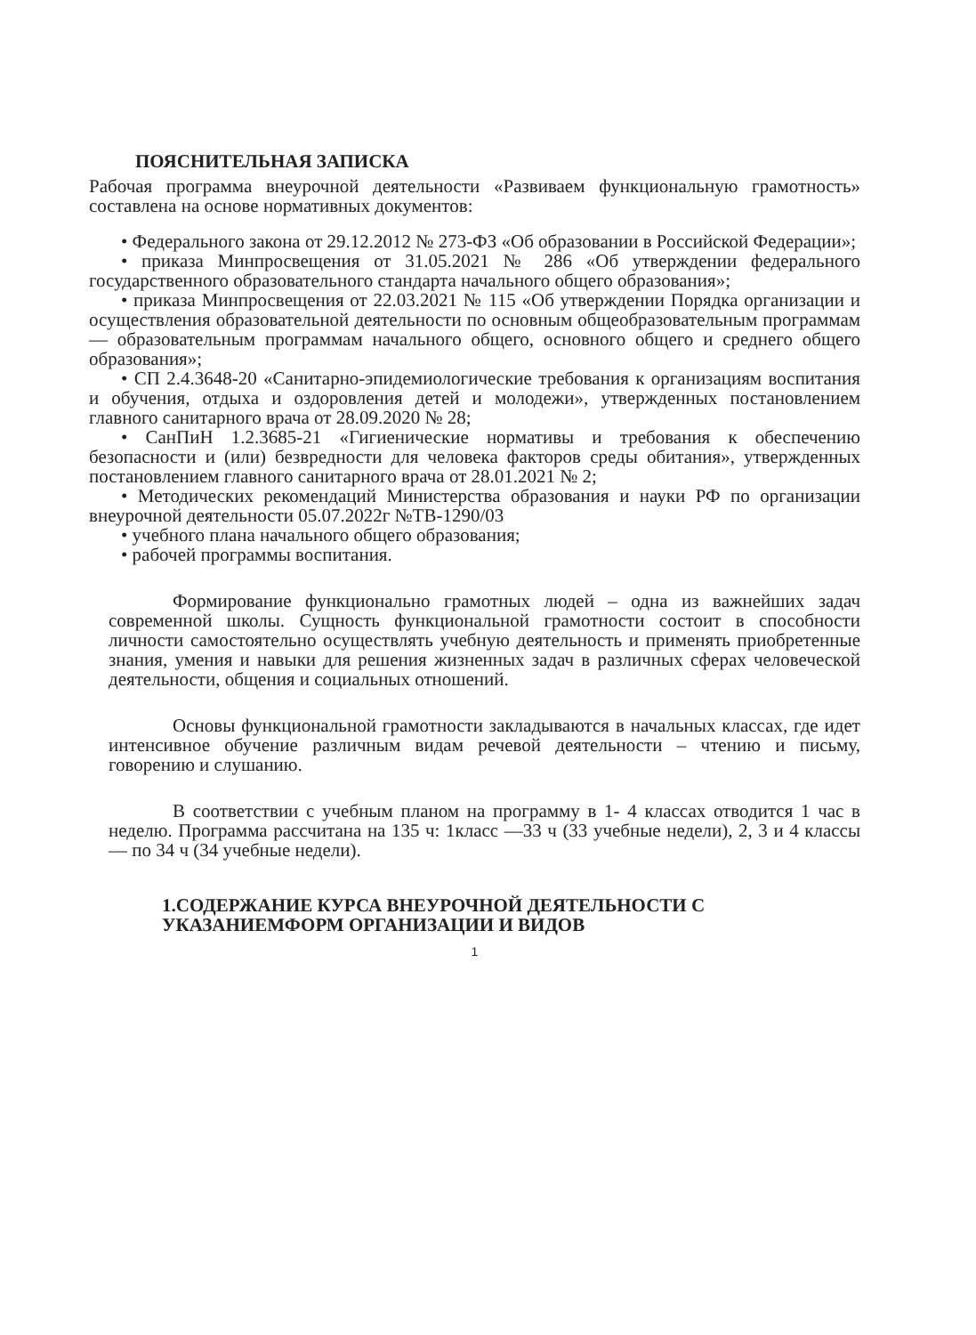ПОЯСНИТЕЛЬНАЯ ЗАПИСКА
Рабочая программа внеурочной деятельности «Развиваем функциональную грамотность» составлена на основе нормативных документов:
• Федерального закона от 29.12.2012 № 273-ФЗ «Об образовании в Российской Федерации»;
• приказа Минпросвещения от 31.05.2021 № 286 «Об утверждении федерального государственного образовательного стандарта начального общего образования»;
• приказа Минпросвещения от 22.03.2021 № 115 «Об утверждении Порядка организации и осуществления образовательной деятельности по основным общеобразовательным программам — образовательным программам начального общего, основного общего и среднего общего образования»;
• СП 2.4.3648-20 «Санитарно-эпидемиологические требования к организациям воспитания и обучения, отдыха и оздоровления детей и молодежи», утвержденных постановлением главного санитарного врача от 28.09.2020 № 28;
• СанПиН 1.2.3685-21 «Гигиенические нормативы и требования к обеспечению безопасности и (или) безвредности для человека факторов среды обитания», утвержденных постановлением главного санитарного врача от 28.01.2021 № 2;
• Методических рекомендаций Министерства образования и науки РФ по организации внеурочной деятельности 05.07.2022г №ТВ-1290/03
• учебного плана начального общего образования;
• рабочей программы воспитания.
Формирование функционально грамотных людей – одна из важнейших задач современной школы. Сущность функциональной грамотности состоит в способности личности самостоятельно осуществлять учебную деятельность и применять приобретенные знания, умения и навыки для решения жизненных задач в различных сферах человеческой деятельности, общения и социальных отношений.
Основы функциональной грамотности закладываются в начальных классах, где идет интенсивное обучение различным видам речевой деятельности – чтению и письму, говорению и слушанию.
В соответствии с учебным планом на программу в 1- 4 классах отводится 1 час в неделю. Программа рассчитана на 135 ч: 1класс —33 ч (33 учебные недели), 2, 3 и 4 классы — по 34 ч (34 учебные недели).
1.СОДЕРЖАНИЕ КУРСА ВНЕУРОЧНОЙ ДЕЯТЕЛЬНОСТИ С УКАЗАНИЕМФОРМ ОРГАНИЗАЦИИ И ВИДОВ
1